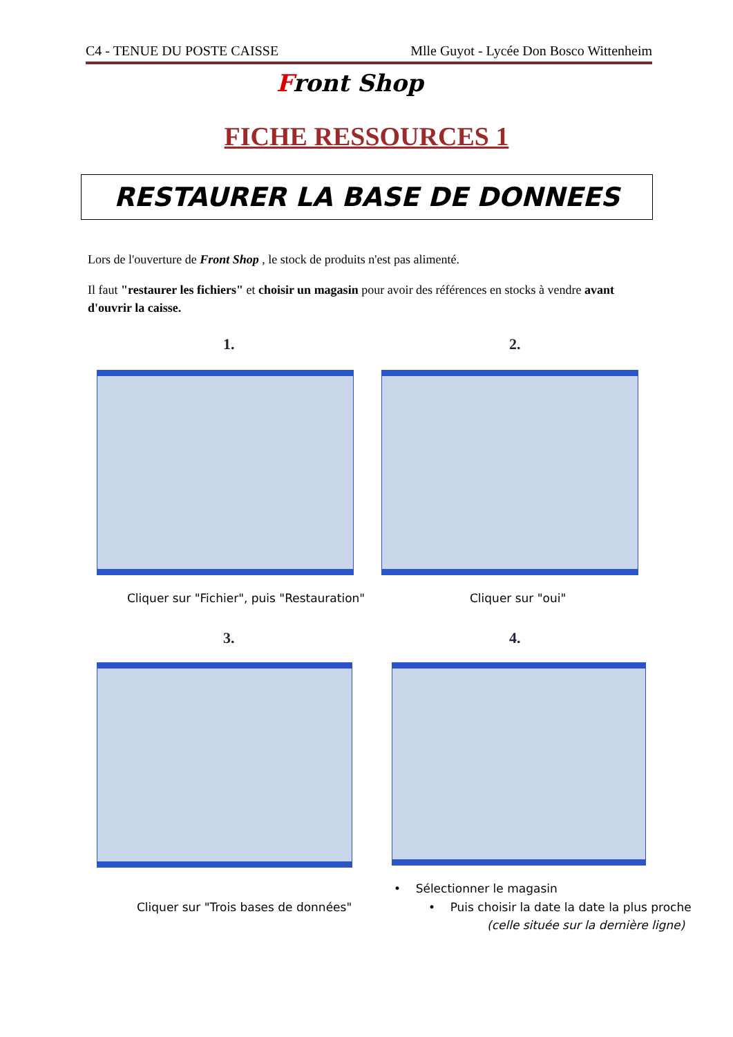C4 - TENUE DU POSTE CAISSE Mlle Guyot - Lycée Don Bosco Wittenheim
Front Shop
FICHE RESSOURCES 1
RESTAURER LA BASE DE DONNEES
Lors de l'ouverture de Front Shop , le stock de produits n'est pas alimenté.
Il faut "restaurer les fichiers" et choisir un magasin pour avoir des références en stocks à vendre avant d'ouvrir la caisse.
1. 2.
Cliquer sur "Fichier", puis "Restauration"
Cliquer sur "oui"
3. 4.
Cliquer sur "Trois bases de données"
• Sélectionner le magasin
• Puis choisir la date la date la plus proche
(celle située sur la dernière ligne)